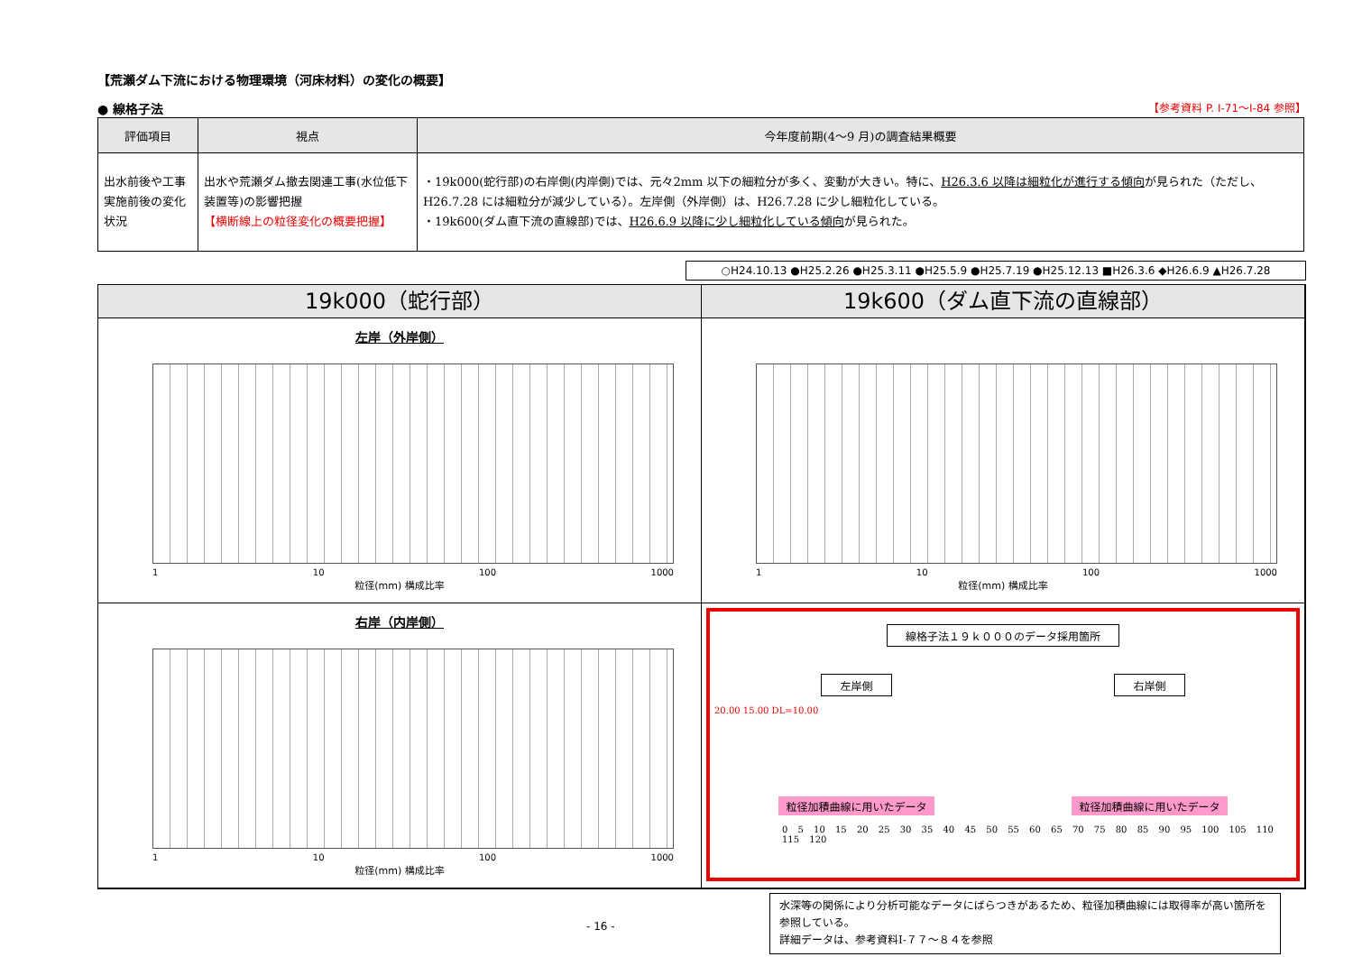【荒瀬ダム下流における物理環境（河床材料）の変化の概要】
● 線格子法 【参考資料 P. Ⅰ-71～Ⅰ-84 参照】
| 評価項目 | 視点 | 今年度前期(4～9 月)の調査結果概要 |
| --- | --- | --- |
| 出水前後や工事実施前後の変化状況 | 出水や荒瀬ダム撤去関連工事(水位低下装置等)の影響把握 【横断線上の粒径変化の概要把握】 | ・19k000(蛇行部)の右岸側(内岸側)では、元々2mm 以下の細粒分が多く、変動が大きい。特に、 H26.3.6 以降は細粒化が進行する傾向 が見られた（ただし、H26.7.28 には細粒分が減少している）。左岸側（外岸側）は、H26.7.28 に少し細粒化している。 ・19k600(ダム直下流の直線部)では、 H26.6.9 以降に少し細粒化している傾向 が見られた。 |
○H24.10.13 ●H25.2.26 ●H25.3.11 ●H25.5.9 ●H25.7.19 ●H25.12.13 ■H26.3.6 ◆H26.6.9 ▲H26.7.28
19k000（蛇行部）
19k600（ダム直下流の直線部）
左岸（外岸側）
1 10 100 1000
粒径(mm) 構成比率
1 10 100 1000
粒径(mm) 構成比率
右岸（内岸側）
1 10 100 1000
粒径(mm) 構成比率
線格子法１９ｋ０００のデータ採用箇所
左岸側 右岸側
20.00 15.00 DL=10.00
粒径加積曲線に用いたデータ 粒径加積曲線に用いたデータ
0 5 10 15 20 25 30 35 40 45 50 55 60 65 70 75 80 85 90 95 100 105 110 115 120
水深等の関係により分析可能なデータにばらつきがあるため、粒径加積曲線には取得率が高い箇所を参照している。
詳細データは、参考資料Ⅰ-７７～８４を参照
- 16 -